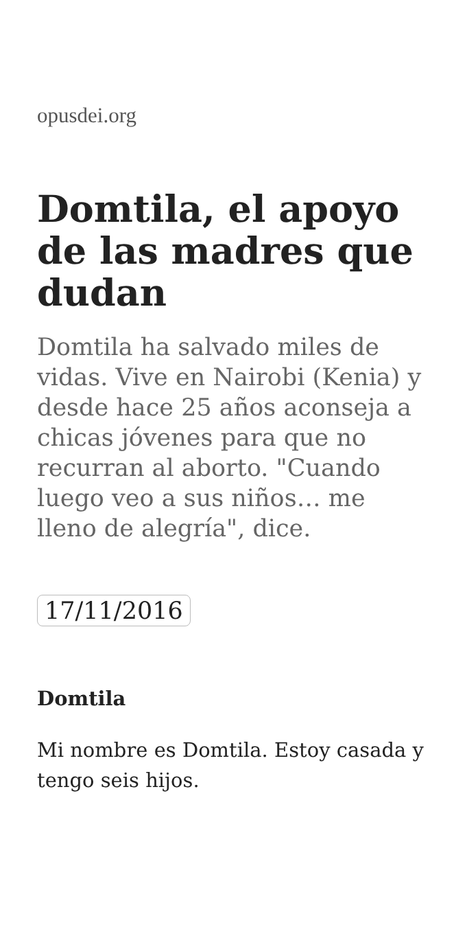opusdei.org
Domtila, el apoyo de las madres que dudan
Domtila ha salvado miles de vidas. Vive en Nairobi (Kenia) y desde hace 25 años aconseja a chicas jóvenes para que no recurran al aborto. "Cuando luego veo a sus niños… me lleno de alegría", dice.
17/11/2016
Domtila
Mi nombre es Domtila. Estoy casada y tengo seis hijos.